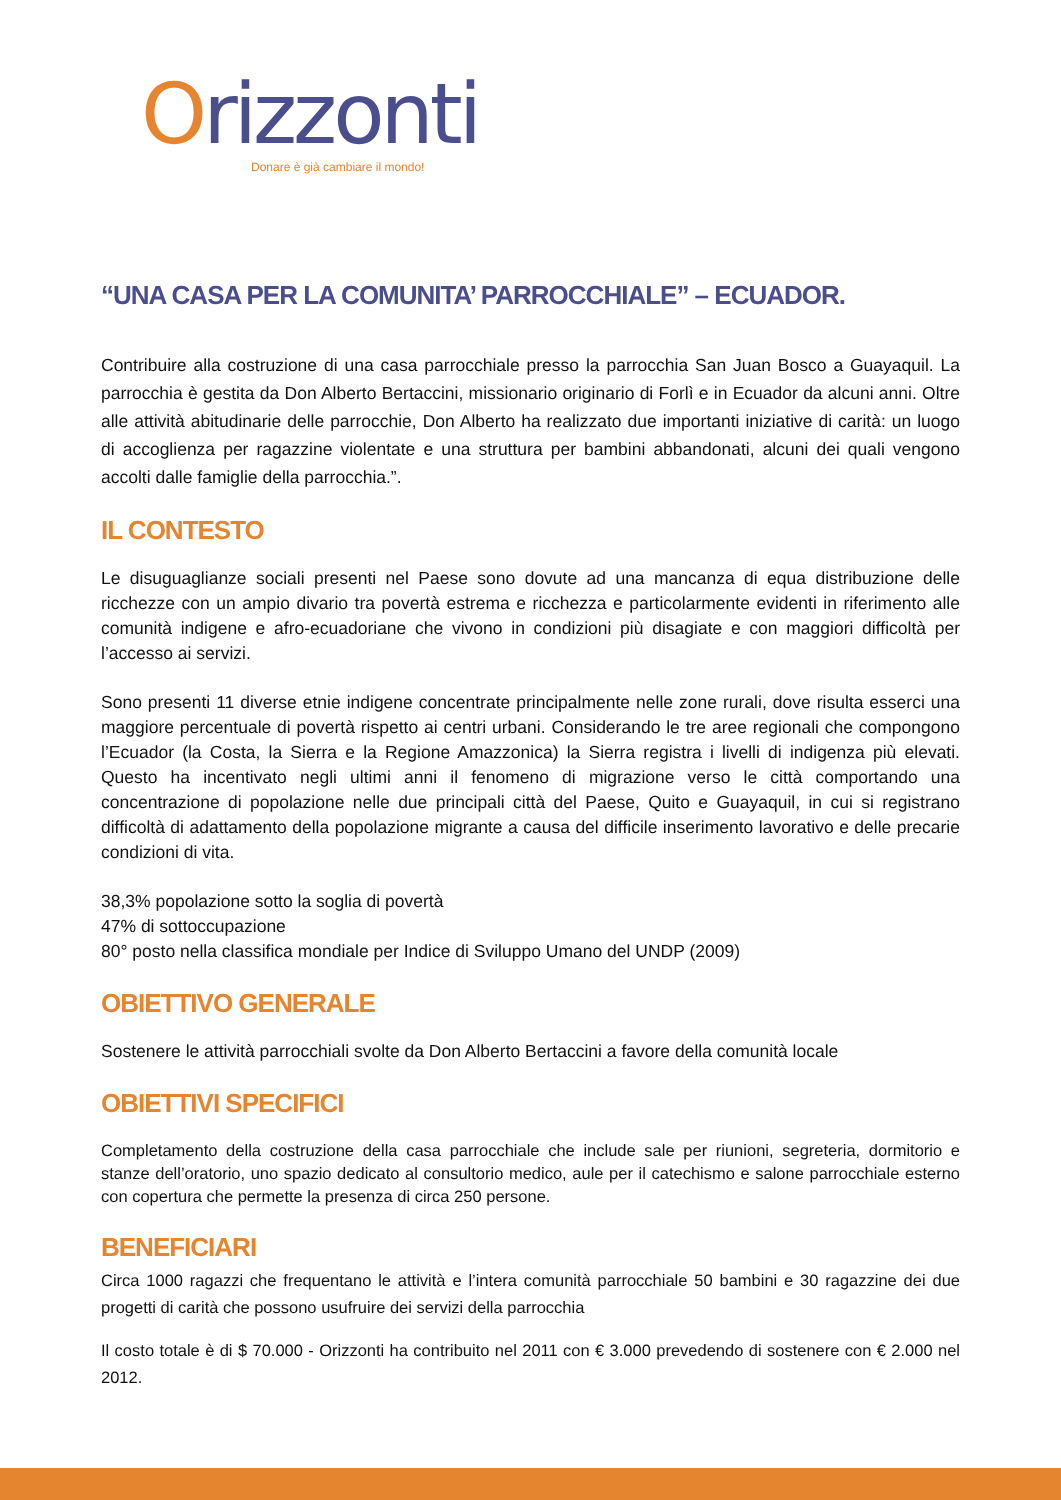Orizzonti
Donare è già cambiare il mondo!
“UNA CASA PER LA COMUNITA’ PARROCCHIALE” – ECUADOR.
Contribuire alla costruzione di una casa parrocchiale presso la parrocchia San Juan Bosco a Guayaquil. La parrocchia è gestita da Don Alberto Bertaccini, missionario originario di Forlì e in Ecuador da alcuni anni. Oltre alle attività abitudinarie delle parrocchie, Don Alberto ha realizzato due importanti iniziative di carità: un luogo di accoglienza per ragazzine violentate e una struttura per bambini abbandonati, alcuni dei quali vengono accolti dalle famiglie della parrocchia.”.
IL CONTESTO
Le disuguaglianze sociali presenti nel Paese sono dovute ad una mancanza di equa distribuzione delle ricchezze con un ampio divario tra povertà estrema e ricchezza e particolarmente evidenti in riferimento alle comunità indigene e afro-ecuadoriane che vivono in condizioni più disagiate e con maggiori difficoltà per l’accesso ai servizi.
Sono presenti 11 diverse etnie indigene concentrate principalmente nelle zone rurali, dove risulta esserci una maggiore percentuale di povertà rispetto ai centri urbani. Considerando le tre aree regionali che compongono l’Ecuador (la Costa, la Sierra e la Regione Amazzonica) la Sierra registra i livelli di indigenza più elevati. Questo ha incentivato negli ultimi anni il fenomeno di migrazione verso le città comportando una concentrazione di popolazione nelle due principali città del Paese, Quito e Guayaquil, in cui si registrano difficoltà di adattamento della popolazione migrante a causa del difficile inserimento lavorativo e delle precarie condizioni di vita.
38,3% popolazione sotto la soglia di povertà
47% di sottoccupazione
80° posto nella classifica mondiale per Indice di Sviluppo Umano del UNDP (2009)
OBIETTIVO GENERALE
Sostenere le attività parrocchiali svolte da Don Alberto Bertaccini a favore della comunità locale
OBIETTIVI SPECIFICI
Completamento della costruzione della casa parrocchiale che include sale per riunioni, segreteria, dormitorio e stanze dell’oratorio, uno spazio dedicato al consultorio medico, aule per il catechismo e salone parrocchiale esterno con copertura che permette la presenza di circa 250 persone.
BENEFICIARI
Circa 1000 ragazzi che frequentano le attività e l’intera comunità parrocchiale 50 bambini e 30 ragazzine dei due progetti di carità che possono usufruire dei servizi della parrocchia
Il costo totale è di $ 70.000 - Orizzonti ha contribuito nel 2011 con € 3.000 prevedendo di sostenere con € 2.000 nel 2012.